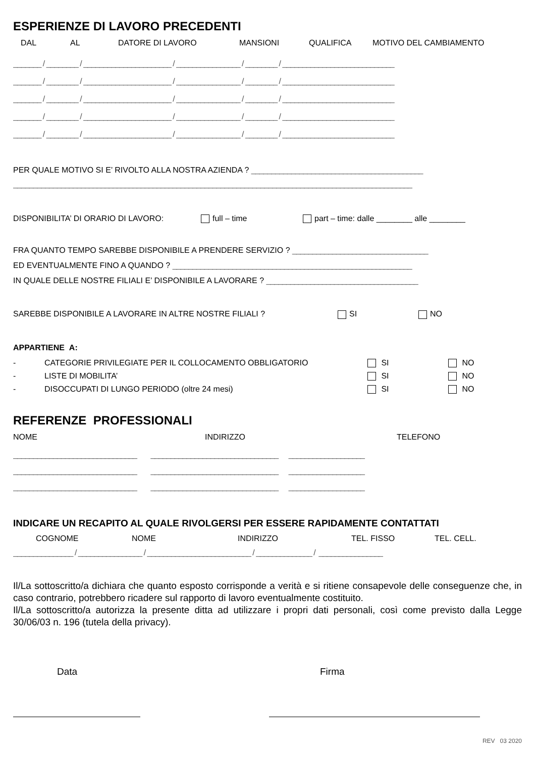ESPERIENZE DI LAVORO PRECEDENTI
DAL AL DATORE DI LAVORO MANSIONI QUALIFICA MOTIVO DEL CAMBIAMENTO
_______ / ________ / ______________________ / ________________ / ________ / ____________________________
_______ / ________ / ______________________ / ________________ / ________ / ____________________________
_______ / ________ / ______________________ / ________________ / ________ / ____________________________
_______ / ________ / ______________________ / ________________ / ________ / ____________________________
_______ / ________ / ______________________ / ________________ / ________ / ____________________________
PER QUALE MOTIVO SI E’ RIVOLTO ALLA NOSTRA AZIENDA ? ___________________________________________
____________________________________________________________________________________________________
DISPONIBILITA’ DI ORARIO DI LAVORO: full – time part – time: dalle ________ alle ________
FRA QUANTO TEMPO SAREBBE DISPONIBILE A PRENDERE SERVIZIO ? __________________________________
ED EVENTUALMENTE FINO A QUANDO ? ____________________________________________________________
IN QUALE DELLE NOSTRE FILIALI E’ DISPONIBILE A LAVORARE ? ______________________________________
SAREBBE DISPONIBILE A LAVORARE IN ALTRE NOSTRE FILIALI ? SI NO
APPARTIENE A:
| - | CATEGORIE PRIVILEGIATE PER IL COLLOCAMENTO OBBLIGATORIO | SI | NO |
| - | LISTE DI MOBILITA’ | SI | NO |
| - | DISOCCUPATI DI LUNGO PERIODO (oltre 24 mesi) | SI | NO |
REFERENZE PROFESSIONALI
NOME INDIRIZZO TELEFONO
_______________________________ ________________________________ ___________________
_______________________________ ________________________________ ___________________
_______________________________ ________________________________ ___________________
INDICARE UN RECAPITO AL QUALE RIVOLGERSI PER ESSERE RAPIDAMENTE CONTATTATI
COGNOME NOME INDIRIZZO TEL. FISSO TEL. CELL.
_______________ / ________________ / __________________________ / ______________ / ________________
Il/La sottoscritto/a dichiara che quanto esposto corrisponde a verità e si ritiene consapevole delle conseguenze che, in caso contrario, potrebbero ricadere sul rapporto di lavoro eventualmente costituito.
Il/La sottoscritto/a autorizza la presente ditta ad utilizzare i propri dati personali, così come previsto dalla Legge 30/06/03 n. 196 (tutela della privacy).
Data Firma
REV 03 2020